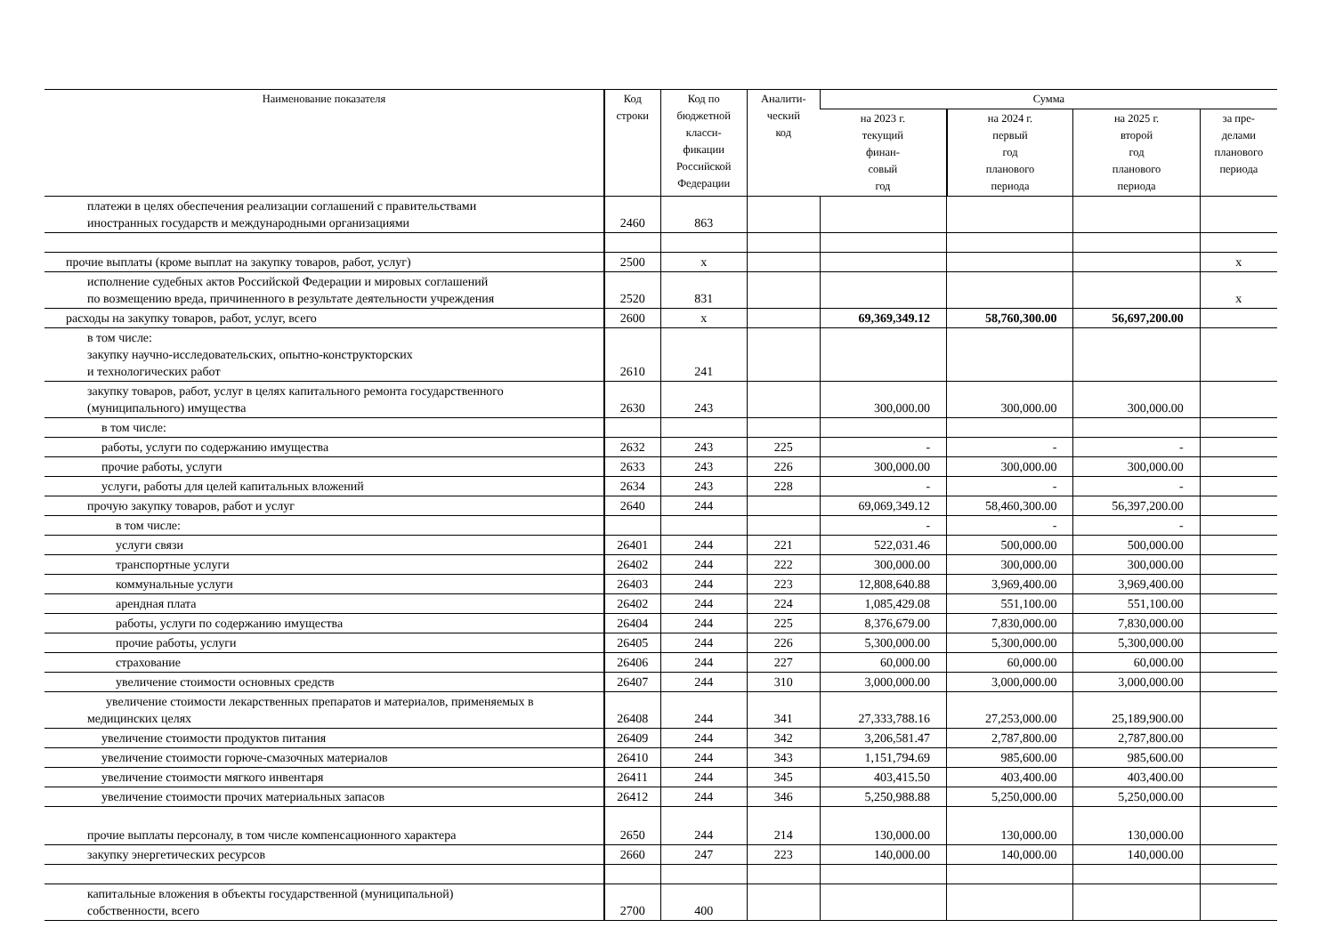| Наименование показателя | Код строки | Код по бюджетной класси- фикации Российской Федерации | Аналити- ческий код | Сумма | | | |
| --- | --- | --- | --- | --- | --- | --- | --- |
| | | | | на 2023 г. текущий финан- совый год | на 2024 г. первый год планового периода | на 2025 г. второй год планового периода | за пре- делами планового периода |
| платежи в целях обеспечения реализации соглашений с правительствами иностранных государств и международными организациями | 2460 | 863 | | | | | |
| прочие выплаты (кроме выплат на закупку товаров, работ, услуг) | 2500 | x | | | | | x |
| исполнение судебных актов Российской Федерации и мировых соглашений по возмещению вреда, причиненного в результате деятельности учреждения | 2520 | 831 | | | | | x |
| расходы на закупку товаров, работ, услуг, всего | 2600 | x | | 69,369,349.12 | 58,760,300.00 | 56,697,200.00 | |
| в том числе: закупку научно-исследовательских, опытно-конструкторских и технологических работ | 2610 | 241 | | | | | |
| закупку товаров, работ, услуг в целях капитального ремонта государственного (муниципального) имущества | 2630 | 243 | | 300,000.00 | 300,000.00 | 300,000.00 | |
| в том числе: | | | | | | | |
| работы, услуги по содержанию имущества | 2632 | 243 | 225 | - | - | - | |
| прочие работы, услуги | 2633 | 243 | 226 | 300,000.00 | 300,000.00 | 300,000.00 | |
| услуги, работы для целей капитальных вложений | 2634 | 243 | 228 | - | - | - | |
| прочую закупку товаров, работ и услуг | 2640 | 244 | | 69,069,349.12 | 58,460,300.00 | 56,397,200.00 | |
| в том числе: | | | | - | - | - | |
| услуги связи | 26401 | 244 | 221 | 522,031.46 | 500,000.00 | 500,000.00 | |
| транспортные услуги | 26402 | 244 | 222 | 300,000.00 | 300,000.00 | 300,000.00 | |
| коммунальные услуги | 26403 | 244 | 223 | 12,808,640.88 | 3,969,400.00 | 3,969,400.00 | |
| арендная плата | 26402 | 244 | 224 | 1,085,429.08 | 551,100.00 | 551,100.00 | |
| работы, услуги по содержанию имущества | 26404 | 244 | 225 | 8,376,679.00 | 7,830,000.00 | 7,830,000.00 | |
| прочие работы, услуги | 26405 | 244 | 226 | 5,300,000.00 | 5,300,000.00 | 5,300,000.00 | |
| страхование | 26406 | 244 | 227 | 60,000.00 | 60,000.00 | 60,000.00 | |
| увеличение стоимости основных средств | 26407 | 244 | 310 | 3,000,000.00 | 3,000,000.00 | 3,000,000.00 | |
| увеличение стоимости лекарственных препаратов и материалов, применяемых в медицинских целях | 26408 | 244 | 341 | 27,333,788.16 | 27,253,000.00 | 25,189,900.00 | |
| увеличение стоимости продуктов питания | 26409 | 244 | 342 | 3,206,581.47 | 2,787,800.00 | 2,787,800.00 | |
| увеличение стоимости горюче-смазочных материалов | 26410 | 244 | 343 | 1,151,794.69 | 985,600.00 | 985,600.00 | |
| увеличение стоимости мягкого инвентаря | 26411 | 244 | 345 | 403,415.50 | 403,400.00 | 403,400.00 | |
| увеличение стоимости прочих материальных запасов | 26412 | 244 | 346 | 5,250,988.88 | 5,250,000.00 | 5,250,000.00 | |
| прочие выплаты персоналу, в том числе компенсационного характера | 2650 | 244 | 214 | 130,000.00 | 130,000.00 | 130,000.00 | |
| закупку энергетических ресурсов | 2660 | 247 | 223 | 140,000.00 | 140,000.00 | 140,000.00 | |
| капитальные вложения в объекты государственной (муниципальной) собственности, всего | 2700 | 400 | | | | | |